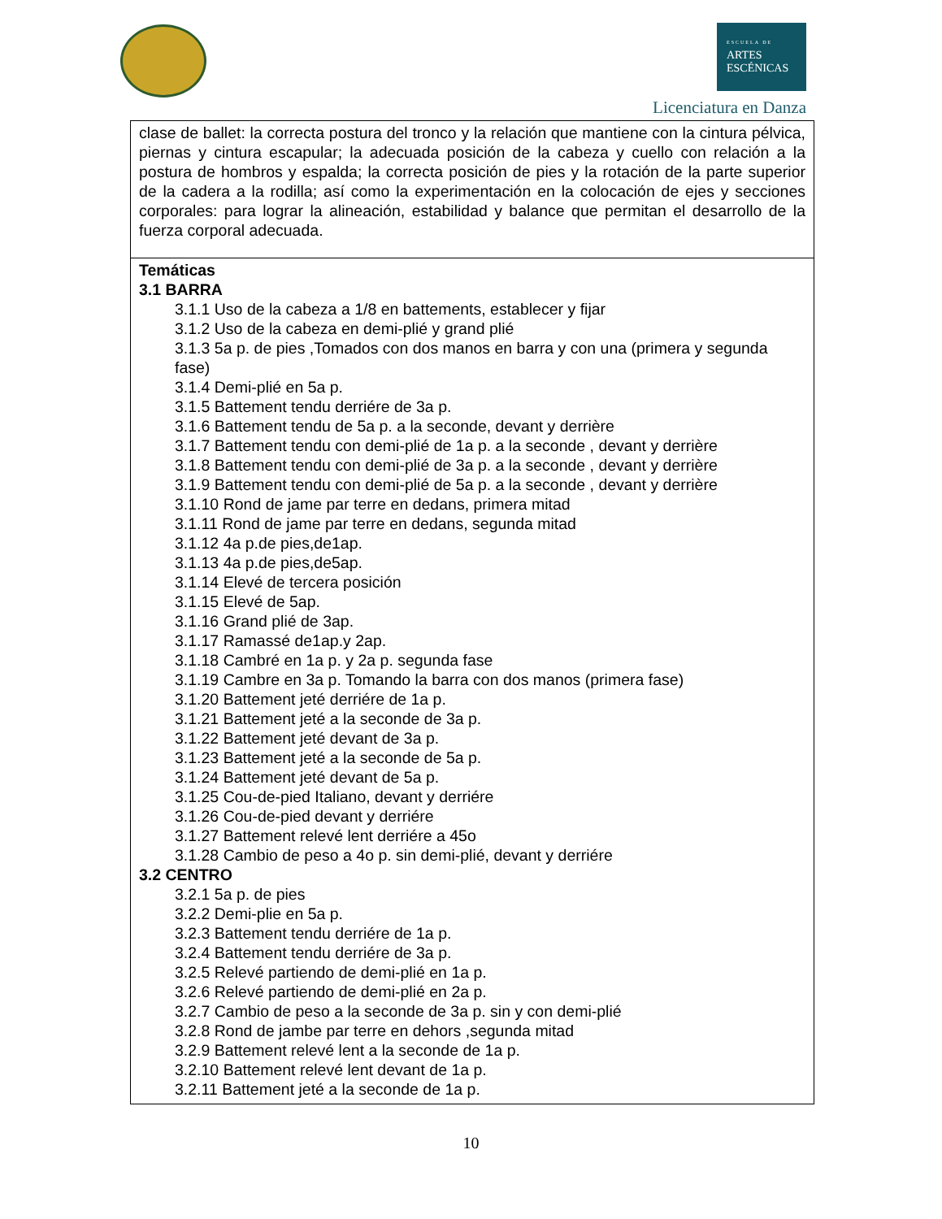ESCUELA DE
ARTES
ESCÉNICAS
Licenciatura en Danza
| clase de ballet: la correcta postura del tronco y la relación que mantiene con la cintura pélvica, piernas y cintura escapular; la adecuada posición de la cabeza y cuello con relación a la postura de hombros y espalda; la correcta posición de pies y la rotación de la parte superior de la cadera a la rodilla; así como la experimentación en la colocación de ejes y secciones corporales: para lograr la alineación, estabilidad y balance que permitan el desarrollo de la fuerza corporal adecuada. |
| Temáticas 3.1 BARRA 3.1.1 Uso de la cabeza a 1/8 en battements, establecer y fijar 3.1.2 Uso de la cabeza en demi-plié y grand plié 3.1.3 5a p. de pies ,Tomados con dos manos en barra y con una (primera y segunda fase) 3.1.4 Demi-plié en 5a p. 3.1.5 Battement tendu derriére de 3a p. 3.1.6 Battement tendu de 5a p. a la seconde, devant y derrière 3.1.7 Battement tendu con demi-plié de 1a p. a la seconde , devant y derrière 3.1.8 Battement tendu con demi-plié de 3a p. a la seconde , devant y derrière 3.1.9 Battement tendu con demi-plié de 5a p. a la seconde , devant y derrière 3.1.10 Rond de jame par terre en dedans, primera mitad 3.1.11 Rond de jame par terre en dedans, segunda mitad 3.1.12 4a p.de pies,de1ap. 3.1.13 4a p.de pies,de5ap. 3.1.14 Elevé de tercera posición 3.1.15 Elevé de 5ap. 3.1.16 Grand plié de 3ap. 3.1.17 Ramassé de1ap.y 2ap. 3.1.18 Cambré en 1a p. y 2a p. segunda fase 3.1.19 Cambre en 3a p. Tomando la barra con dos manos (primera fase) 3.1.20 Battement jeté derriére de 1a p. 3.1.21 Battement jeté a la seconde de 3a p. 3.1.22 Battement jeté devant de 3a p. 3.1.23 Battement jeté a la seconde de 5a p. 3.1.24 Battement jeté devant de 5a p. 3.1.25 Cou-de-pied Italiano, devant y derriére 3.1.26 Cou-de-pied devant y derriére 3.1.27 Battement relevé lent derriére a 45o 3.1.28 Cambio de peso a 4o p. sin demi-plié, devant y derriére 3.2 CENTRO 3.2.1 5a p. de pies 3.2.2 Demi-plie en 5a p. 3.2.3 Battement tendu derriére de 1a p. 3.2.4 Battement tendu derriére de 3a p. 3.2.5 Relevé partiendo de demi-plié en 1a p. 3.2.6 Relevé partiendo de demi-plié en 2a p. 3.2.7 Cambio de peso a la seconde de 3a p. sin y con demi-plié 3.2.8 Rond de jambe par terre en dehors ,segunda mitad 3.2.9 Battement relevé lent a la seconde de 1a p. 3.2.10 Battement relevé lent devant de 1a p. 3.2.11 Battement jeté a la seconde de 1a p. |
10